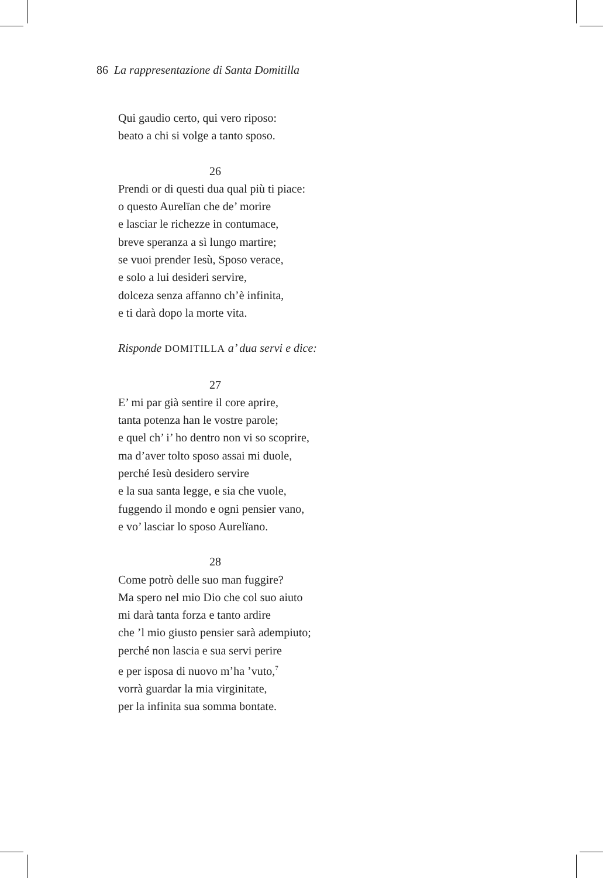86 La rappresentazione di Santa Domitilla
Qui gaudio certo, qui vero riposo:
beato a chi si volge a tanto sposo.
26
Prendi or di questi dua qual più ti piace:
o questo Aurelïan che de’ morire
e lasciar le richezze in contumace,
breve speranza a sì lungo martire;
se vuoi prender Iesù, Sposo verace,
e solo a lui desideri servire,
dolceza senza affanno ch’è infinita,
e ti darà dopo la morte vita.
Risponde DOMITILLA a’ dua servi e dice:
27
E’ mi par già sentire il core aprire,
tanta potenza han le vostre parole;
e quel ch’ i’ ho dentro non vi so scoprire,
ma d’aver tolto sposo assai mi duole,
perché Iesù desidero servire
e la sua santa legge, e sia che vuole,
fuggendo il mondo e ogni pensier vano,
e vo’ lasciar lo sposo Aurelïano.
28
Come potrò delle suo man fuggire?
Ma spero nel mio Dio che col suo aiuto
mi darà tanta forza e tanto ardire
che ’l mio giusto pensier sarà adempiuto;
perché non lascia e sua servi perire
e per isposa di nuovo m’ha ’vuto,<sup>7</sup>
vorrà guardar la mia virginitate,
per la infinita sua somma bontate.